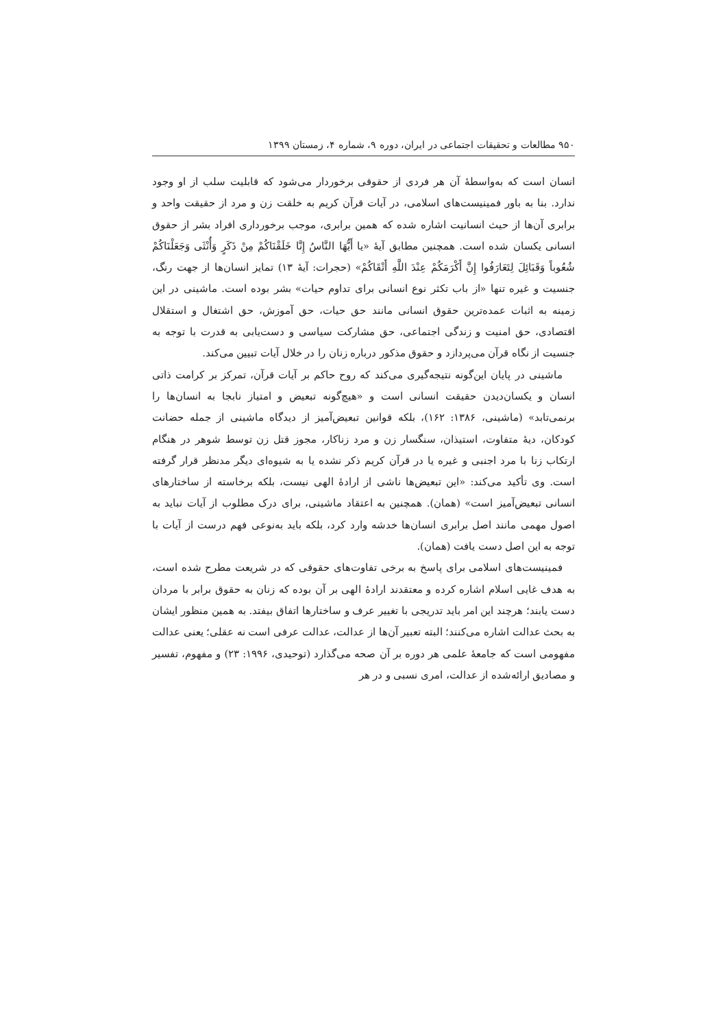۹۵۰ مطالعات و تحقیقات اجتماعی در ایران، دوره ۹، شماره ۴، زمستان ۱۳۹۹
انسان است که به‌واسطهٔ آن هر فردی از حقوقی برخوردار می‌شود که قابلیت سلب از او وجود ندارد. بنا به باور فمینیست‌های اسلامی، در آیات قرآن کریم به خلقت زن و مرد از حقیقت واحد و برابری آن‌ها از حیث انسانیت اشاره شده که همین برابری، موجب برخورداری افراد بشر از حقوق انسانی یکسان شده است. همچنین مطابق آیهٔ «یا أَیُّهَا النَّاسُ إِنَّا خَلَقْنَاکُمْ مِنْ ذَکَرٍ وَأُنْثَى وَجَعَلْنَاکُمْ شُعُوباً وَقَبَائِلَ لِتَعَارَفُوا إِنَّ أَکْرَمَکُمْ عِنْدَ اللَّهِ أَتْقَاکُمْ» (حجرات: آیهٔ ۱۳) تمایز انسان‌ها از جهت رنگ، جنسیت و غیره تنها «از باب تکثر نوع انسانی برای تداوم حیات» بشر بوده است. ماشینی در این زمینه به اثبات عمده‌ترین حقوق انسانی مانند حق حیات، حق آموزش، حق اشتغال و استقلال اقتصادی، حق امنیت و زندگی اجتماعی، حق مشارکت سیاسی و دست‌یابی به قدرت با توجه به جنسیت از نگاه قرآن می‌پردازد و حقوق مذکور درباره زنان را در خلال آیات تبیین می‌کند.
ماشینی در پایان این‌گونه نتیجه‌گیری می‌کند که روح حاکم بر آیات قرآن، تمرکز بر کرامت ذاتی انسان و یکسان‌دیدن حقیقت انسانی است و «هیچ‌گونه تبعیض و امتیاز نابجا به انسان‌ها را برنمی‌تابد» (ماشینی، ۱۳۸۶: ۱۶۲)، بلکه قوانین تبعیض‌آمیز از دیدگاه ماشینی از جمله حضانت کودکان، دیهٔ متفاوت، استیذان، سنگسار زن و مرد زناکار، مجوز قتل زن توسط شوهر در هنگام ارتکاب زنا با مرد اجنبی و غیره یا در قرآن کریم ذکر نشده یا به شیوه‌ای دیگر مدنظر قرار گرفته است. وی تأکید می‌کند: «این تبعیض‌ها ناشی از ارادهٔ الهی نیست، بلکه برخاسته از ساختارهای انسانی تبعیض‌آمیز است» (همان). همچنین به اعتقاد ماشینی، برای درک مطلوب از آیات نباید به اصول مهمی مانند اصل برابری انسان‌ها خدشه وارد کرد، بلکه باید به‌نوعی فهم درست از آیات با توجه به این اصل دست یافت (همان).
فمینیست‌های اسلامی برای پاسخ به برخی تفاوت‌های حقوقی که در شریعت مطرح شده است، به هدف غایی اسلام اشاره کرده و معتقدند ارادهٔ الهی بر آن بوده که زنان به حقوق برابر با مردان دست یابند؛ هرچند این امر باید تدریجی با تغییر عرف و ساختارها اتفاق بیفتد. به همین منظور ایشان به بحث عدالت اشاره می‌کنند؛ البته تعبیر آن‌ها از عدالت، عدالت عرفی است نه عقلی؛ یعنی عدالت مفهومی است که جامعهٔ علمی هر دوره بر آن صحه می‌گذارد (توحیدی، ۱۹۹۶: ۲۳) و مفهوم، تفسیر و مصادیق ارائه‌شده از عدالت، امری نسبی و در هر